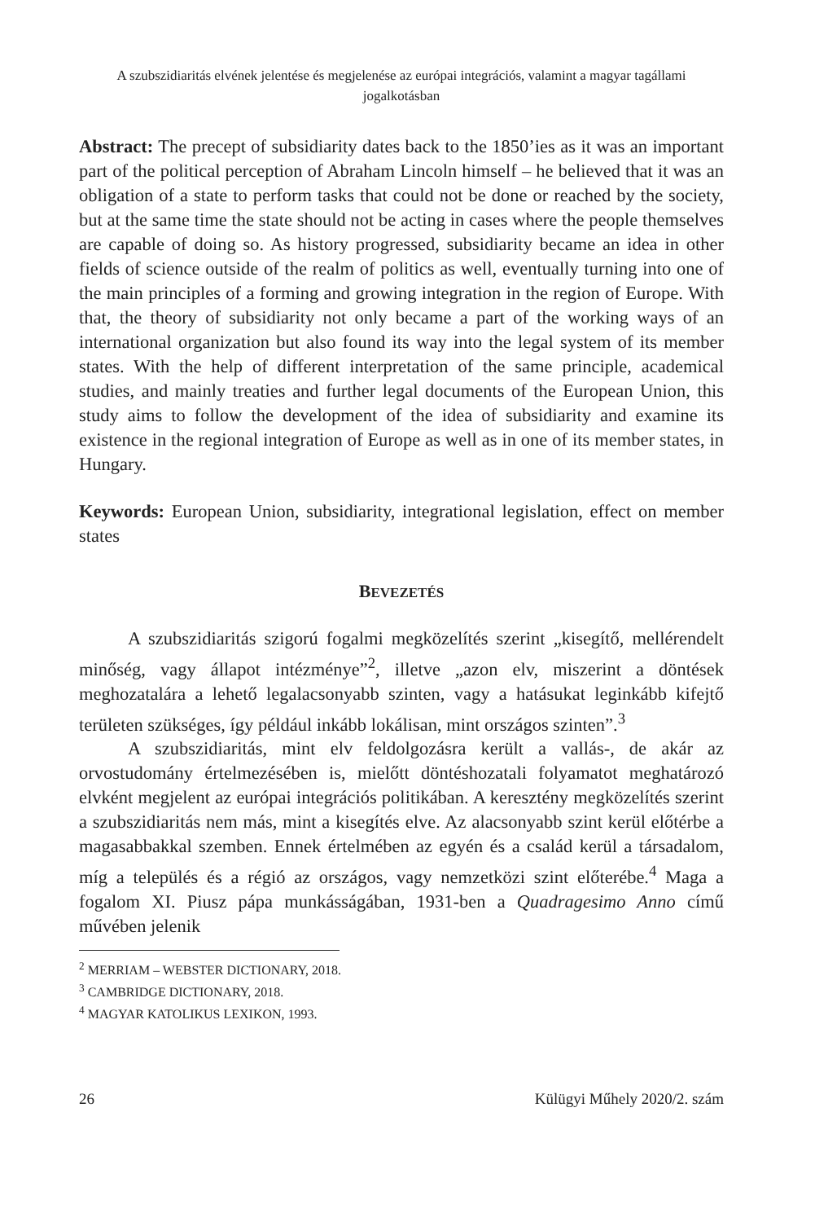A szubszidiaritás elvének jelentése és megjelenése az európai integrációs, valamint a magyar tagállami jogalkotásban
Abstract: The precept of subsidiarity dates back to the 1850’ies as it was an important part of the political perception of Abraham Lincoln himself – he believed that it was an obligation of a state to perform tasks that could not be done or reached by the society, but at the same time the state should not be acting in cases where the people themselves are capable of doing so. As history progressed, subsidiarity became an idea in other fields of science outside of the realm of politics as well, eventually turning into one of the main principles of a forming and growing integration in the region of Europe. With that, the theory of subsidiarity not only became a part of the working ways of an international organization but also found its way into the legal system of its member states. With the help of different interpretation of the same principle, academical studies, and mainly treaties and further legal documents of the European Union, this study aims to follow the development of the idea of subsidiarity and examine its existence in the regional integration of Europe as well as in one of its member states, in Hungary.
Keywords: European Union, subsidiarity, integrational legislation, effect on member states
BEVEZETÉS
A szubszidiaritás szigorú fogalmi megközelítés szerint „kisegítő, mellérendelt minőség, vagy állapot intézménye”<sup>2</sup>, illetve „azon elv, miszerint a döntések meghozatalára a lehető legalacsonyabb szinten, vagy a hatásukat leginkább kifejtő területen szükséges, így például inkább lokálisan, mint országos szinten”.<sup>3</sup>
A szubszidiaritás, mint elv feldolgozásra került a vallás-, de akár az orvostudomány értelmezésében is, mielőtt döntéshozatali folyamatot meghatározó elvként megjelent az európai integrációs politikában. A keresztény megközelítés szerint a szubszidiaritás nem más, mint a kisegítés elve. Az alacsonyabb szint kerül előtérbe a magasabbakkal szemben. Ennek értelmében az egyén és a család kerül a társadalom, míg a település és a régió az országos, vagy nemzetközi szint előterébe.<sup>4</sup> Maga a fogalom XI. Piusz pápa munkásságában, 1931-ben a Quadragesimo Anno című művében jelenik
<sup>2</sup> MERRIAM – WEBSTER DICTIONARY, 2018.
<sup>3</sup> CAMBRIDGE DICTIONARY, 2018.
<sup>4</sup> MAGYAR KATOLIKUS LEXIKON, 1993.
26 Külügyi Műhely 2020/2. szám